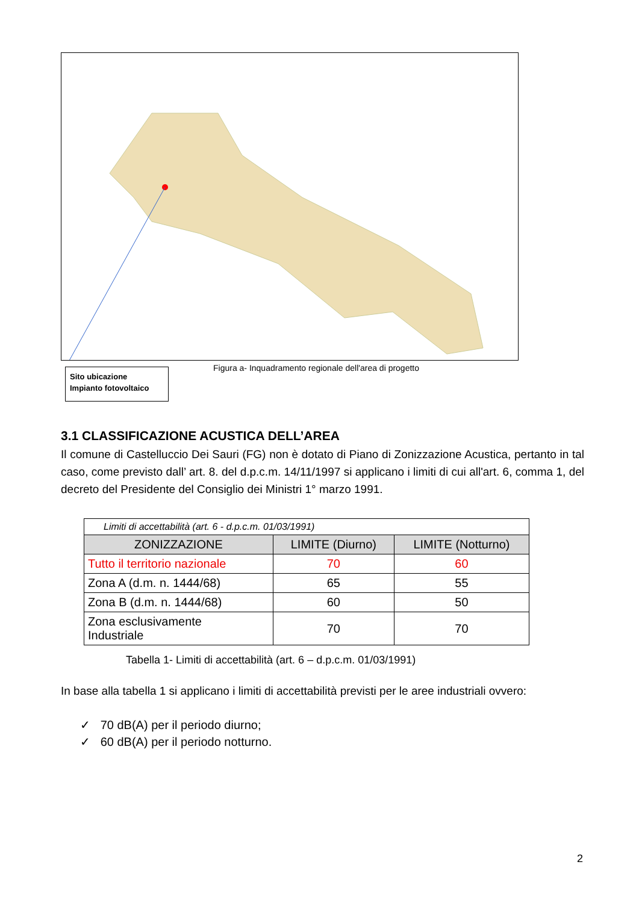Sito ubicazione
Impianto fotovoltaico
Figura a- Inquadramento regionale dell'area di progetto
3.1 CLASSIFICAZIONE ACUSTICA DELL’AREA
Il comune di Castelluccio Dei Sauri (FG) non è dotato di Piano di Zonizzazione Acustica, pertanto in tal caso, come previsto dall’ art. 8. del d.p.c.m. 14/11/1997 si applicano i limiti di cui all'art. 6, comma 1, del decreto del Presidente del Consiglio dei Ministri 1° marzo 1991.
| Limiti di accettabilità (art. 6 - d.p.c.m. 01/03/1991) | | |
| ZONIZZAZIONE | LIMITE (Diurno) | LIMITE (Notturno) |
| Tutto il territorio nazionale | 70 | 60 |
| Zona A (d.m. n. 1444/68) | 65 | 55 |
| Zona B (d.m. n. 1444/68) | 60 | 50 |
| Zona esclusivamente Industriale | 70 | 70 |
Tabella 1- Limiti di accettabilità (art. 6 – d.p.c.m. 01/03/1991)
In base alla tabella 1 si applicano i limiti di accettabilità previsti per le aree industriali ovvero:
✓ 70 dB(A) per il periodo diurno;
✓ 60 dB(A) per il periodo notturno.
2